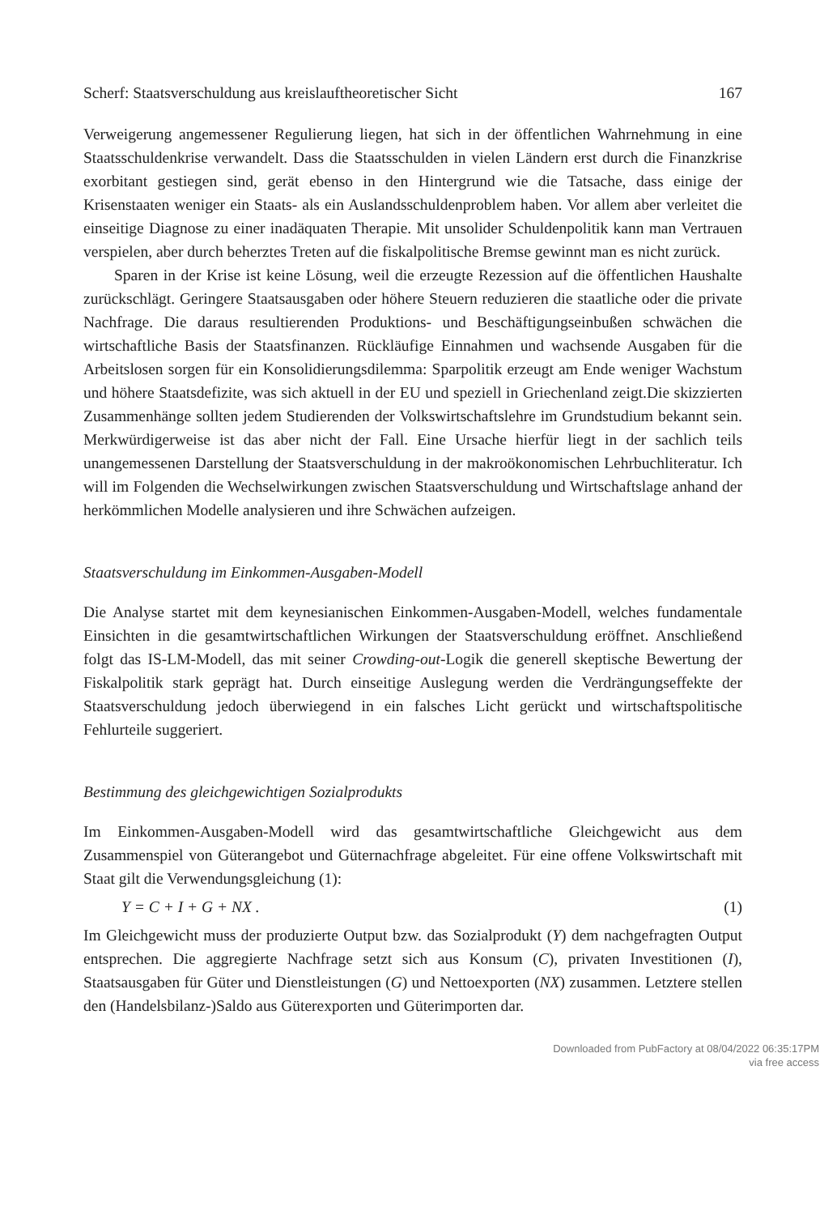Scherf: Staatsverschuldung aus kreislauftheoretischer Sicht 167
Verweigerung angemessener Regulierung liegen, hat sich in der öffentlichen Wahrnehmung in eine Staatsschuldenkrise verwandelt. Dass die Staatsschulden in vielen Ländern erst durch die Finanzkrise exorbitant gestiegen sind, gerät ebenso in den Hintergrund wie die Tatsache, dass einige der Krisenstaaten weniger ein Staats- als ein Auslandsschuldenproblem haben. Vor allem aber verleitet die einseitige Diagnose zu einer inadäquaten Therapie. Mit unsolider Schuldenpolitik kann man Vertrauen verspielen, aber durch beherztes Treten auf die fiskalpolitische Bremse gewinnt man es nicht zurück.
Sparen in der Krise ist keine Lösung, weil die erzeugte Rezession auf die öffentlichen Haushalte zurückschlägt. Geringere Staatsausgaben oder höhere Steuern reduzieren die staatliche oder die private Nachfrage. Die daraus resultierenden Produktions- und Beschäftigungseinbußen schwächen die wirtschaftliche Basis der Staatsfinanzen. Rückläufige Einnahmen und wachsende Ausgaben für die Arbeitslosen sorgen für ein Konsolidierungsdilemma: Sparpolitik erzeugt am Ende weniger Wachstum und höhere Staatsdefizite, was sich aktuell in der EU und speziell in Griechenland zeigt.Die skizzierten Zusammenhänge sollten jedem Studierenden der Volkswirtschaftslehre im Grundstudium bekannt sein. Merkwürdigerweise ist das aber nicht der Fall. Eine Ursache hierfür liegt in der sachlich teils unangemessenen Darstellung der Staatsverschuldung in der makroökonomischen Lehrbuchliteratur. Ich will im Folgenden die Wechselwirkungen zwischen Staatsverschuldung und Wirtschaftslage anhand der herkömmlichen Modelle analysieren und ihre Schwächen aufzeigen.
Staatsverschuldung im Einkommen-Ausgaben-Modell
Die Analyse startet mit dem keynesianischen Einkommen-Ausgaben-Modell, welches fundamentale Einsichten in die gesamtwirtschaftlichen Wirkungen der Staatsverschuldung eröffnet. Anschließend folgt das IS-LM-Modell, das mit seiner Crowding-out-Logik die generell skeptische Bewertung der Fiskalpolitik stark geprägt hat. Durch einseitige Auslegung werden die Verdrängungseffekte der Staatsverschuldung jedoch überwiegend in ein falsches Licht gerückt und wirtschaftspolitische Fehlurteile suggeriert.
Bestimmung des gleichgewichtigen Sozialprodukts
Im Einkommen-Ausgaben-Modell wird das gesamtwirtschaftliche Gleichgewicht aus dem Zusammenspiel von Güterangebot und Güternachfrage abgeleitet. Für eine offene Volkswirtschaft mit Staat gilt die Verwendungsgleichung (1):
Y = C + I + G + NX . (1)
Im Gleichgewicht muss der produzierte Output bzw. das Sozialprodukt (Y) dem nachgefragten Output entsprechen. Die aggregierte Nachfrage setzt sich aus Konsum (C), privaten Investitionen (I), Staatsausgaben für Güter und Dienstleistungen (G) und Nettoexporten (NX) zusammen. Letztere stellen den (Handelsbilanz-)Saldo aus Güterexporten und Güterimporten dar.
Downloaded from PubFactory at 08/04/2022 06:35:17PM
via free access